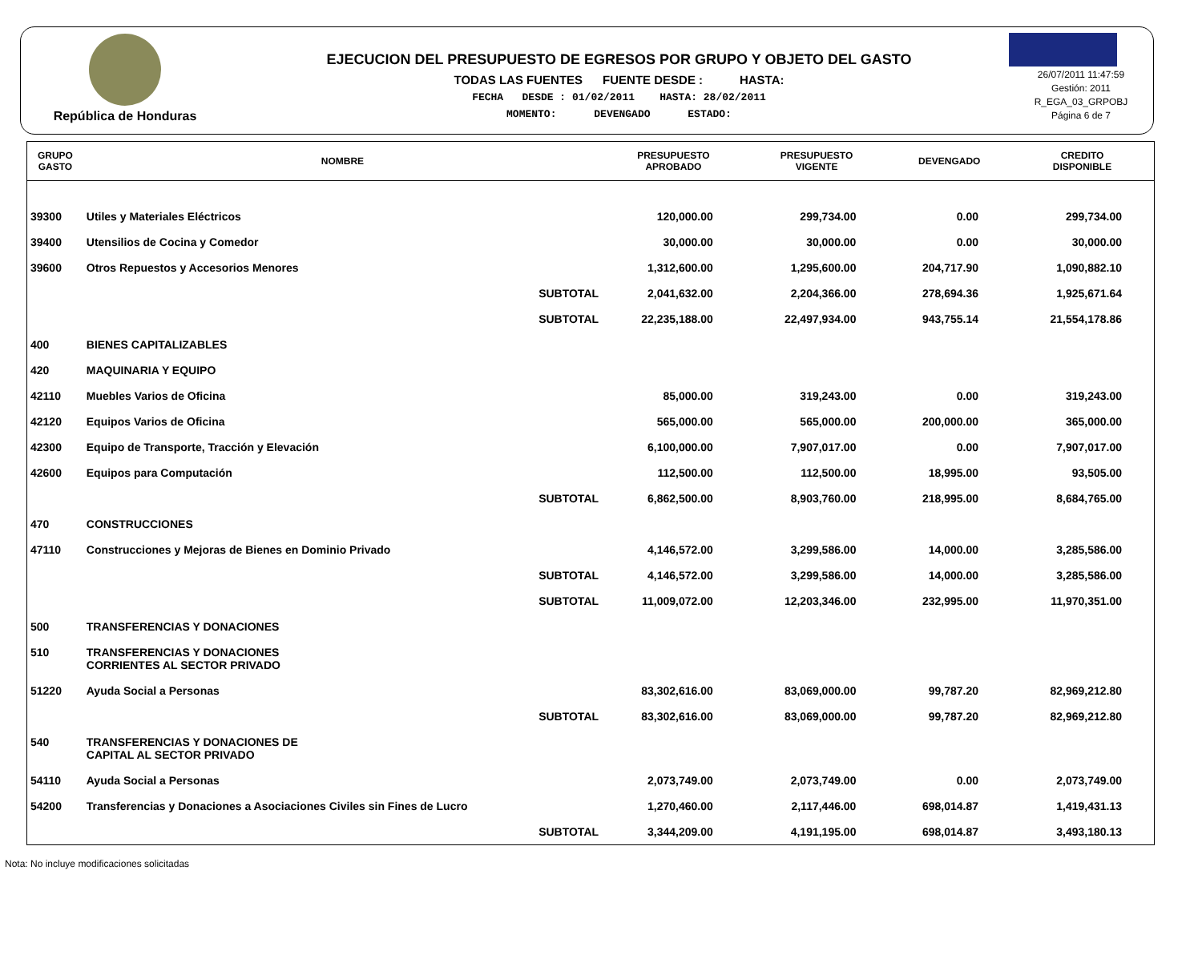República de Honduras
EJECUCION DEL PRESUPUESTO DE EGRESOS POR GRUPO Y OBJETO DEL GASTO
TODAS LAS FUENTES FUENTE DESDE : HASTA:
FECHA DESDE : 01/02/2011 HASTA: 28/02/2011
MOMENTO: DEVENGADO ESTADO:
26/07/2011 11:47:59
Gestión: 2011
R_EGA_03_GRPOBJ
Página 6 de 7
| GRUPO GASTO | NOMBRE | PRESUPUESTO APROBADO | PRESUPUESTO VIGENTE | DEVENGADO | CREDITO DISPONIBLE |
| --- | --- | --- | --- | --- | --- |
| 39300 | Utiles y Materiales Eléctricos | 120,000.00 | 299,734.00 | 0.00 | 299,734.00 |
| 39400 | Utensilios de Cocina y Comedor | 30,000.00 | 30,000.00 | 0.00 | 30,000.00 |
| 39600 | Otros Repuestos y Accesorios Menores | 1,312,600.00 | 1,295,600.00 | 204,717.90 | 1,090,882.10 |
| | SUBTOTAL | 2,041,632.00 | 2,204,366.00 | 278,694.36 | 1,925,671.64 |
| | SUBTOTAL | 22,235,188.00 | 22,497,934.00 | 943,755.14 | 21,554,178.86 |
| 400 | BIENES CAPITALIZABLES | | | | |
| 420 | MAQUINARIA Y EQUIPO | | | | |
| 42110 | Muebles Varios de Oficina | 85,000.00 | 319,243.00 | 0.00 | 319,243.00 |
| 42120 | Equipos Varios de Oficina | 565,000.00 | 565,000.00 | 200,000.00 | 365,000.00 |
| 42300 | Equipo de Transporte, Tracción y Elevación | 6,100,000.00 | 7,907,017.00 | 0.00 | 7,907,017.00 |
| 42600 | Equipos para Computación | 112,500.00 | 112,500.00 | 18,995.00 | 93,505.00 |
| | SUBTOTAL | 6,862,500.00 | 8,903,760.00 | 218,995.00 | 8,684,765.00 |
| 470 | CONSTRUCCIONES | | | | |
| 47110 | Construcciones y Mejoras de Bienes en Dominio Privado | 4,146,572.00 | 3,299,586.00 | 14,000.00 | 3,285,586.00 |
| | SUBTOTAL | 4,146,572.00 | 3,299,586.00 | 14,000.00 | 3,285,586.00 |
| | SUBTOTAL | 11,009,072.00 | 12,203,346.00 | 232,995.00 | 11,970,351.00 |
| 500 | TRANSFERENCIAS Y DONACIONES | | | | |
| 510 | TRANSFERENCIAS Y DONACIONES CORRIENTES AL SECTOR PRIVADO | | | | |
| 51220 | Ayuda Social a Personas | 83,302,616.00 | 83,069,000.00 | 99,787.20 | 82,969,212.80 |
| | SUBTOTAL | 83,302,616.00 | 83,069,000.00 | 99,787.20 | 82,969,212.80 |
| 540 | TRANSFERENCIAS Y DONACIONES DE CAPITAL AL SECTOR PRIVADO | | | | |
| 54110 | Ayuda Social a Personas | 2,073,749.00 | 2,073,749.00 | 0.00 | 2,073,749.00 |
| 54200 | Transferencias y Donaciones a Asociaciones Civiles sin Fines de Lucro | 1,270,460.00 | 2,117,446.00 | 698,014.87 | 1,419,431.13 |
| | SUBTOTAL | 3,344,209.00 | 4,191,195.00 | 698,014.87 | 3,493,180.13 |
Nota: No incluye modificaciones solicitadas